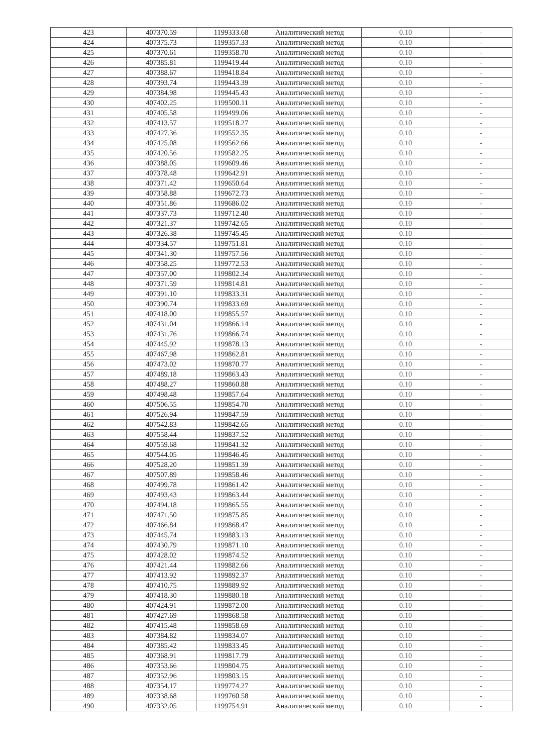| 423 | 407370.59 | 1199333.68 | Аналитический метод | 0.10 | - |
| 424 | 407375.73 | 1199357.33 | Аналитический метод | 0.10 | - |
| 425 | 407370.61 | 1199358.70 | Аналитический метод | 0.10 | - |
| 426 | 407385.81 | 1199419.44 | Аналитический метод | 0.10 | - |
| 427 | 407388.67 | 1199418.84 | Аналитический метод | 0.10 | - |
| 428 | 407393.74 | 1199443.39 | Аналитический метод | 0.10 | - |
| 429 | 407384.98 | 1199445.43 | Аналитический метод | 0.10 | - |
| 430 | 407402.25 | 1199500.11 | Аналитический метод | 0.10 | - |
| 431 | 407405.58 | 1199499.06 | Аналитический метод | 0.10 | - |
| 432 | 407413.57 | 1199518.27 | Аналитический метод | 0.10 | - |
| 433 | 407427.36 | 1199552.35 | Аналитический метод | 0.10 | - |
| 434 | 407425.08 | 1199562.66 | Аналитический метод | 0.10 | - |
| 435 | 407420.56 | 1199582.25 | Аналитический метод | 0.10 | - |
| 436 | 407388.05 | 1199609.46 | Аналитический метод | 0.10 | - |
| 437 | 407378.48 | 1199642.91 | Аналитический метод | 0.10 | - |
| 438 | 407371.42 | 1199650.64 | Аналитический метод | 0.10 | - |
| 439 | 407358.88 | 1199672.73 | Аналитический метод | 0.10 | - |
| 440 | 407351.86 | 1199686.02 | Аналитический метод | 0.10 | - |
| 441 | 407337.73 | 1199712.40 | Аналитический метод | 0.10 | - |
| 442 | 407321.37 | 1199742.65 | Аналитический метод | 0.10 | - |
| 443 | 407326.38 | 1199745.45 | Аналитический метод | 0.10 | - |
| 444 | 407334.57 | 1199751.81 | Аналитический метод | 0.10 | - |
| 445 | 407341.30 | 1199757.56 | Аналитический метод | 0.10 | - |
| 446 | 407358.25 | 1199772.53 | Аналитический метод | 0.10 | - |
| 447 | 407357.00 | 1199802.34 | Аналитический метод | 0.10 | - |
| 448 | 407371.59 | 1199814.81 | Аналитический метод | 0.10 | - |
| 449 | 407391.10 | 1199833.31 | Аналитический метод | 0.10 | - |
| 450 | 407390.74 | 1199833.69 | Аналитический метод | 0.10 | - |
| 451 | 407418.00 | 1199855.57 | Аналитический метод | 0.10 | - |
| 452 | 407431.04 | 1199866.14 | Аналитический метод | 0.10 | - |
| 453 | 407431.76 | 1199866.74 | Аналитический метод | 0.10 | - |
| 454 | 407445.92 | 1199878.13 | Аналитический метод | 0.10 | - |
| 455 | 407467.98 | 1199862.81 | Аналитический метод | 0.10 | - |
| 456 | 407473.02 | 1199870.77 | Аналитический метод | 0.10 | - |
| 457 | 407489.18 | 1199863.43 | Аналитический метод | 0.10 | - |
| 458 | 407488.27 | 1199860.88 | Аналитический метод | 0.10 | - |
| 459 | 407498.48 | 1199857.64 | Аналитический метод | 0.10 | - |
| 460 | 407506.55 | 1199854.70 | Аналитический метод | 0.10 | - |
| 461 | 407526.94 | 1199847.59 | Аналитический метод | 0.10 | - |
| 462 | 407542.83 | 1199842.65 | Аналитический метод | 0.10 | - |
| 463 | 407558.44 | 1199837.52 | Аналитический метод | 0.10 | - |
| 464 | 407559.68 | 1199841.32 | Аналитический метод | 0.10 | - |
| 465 | 407544.05 | 1199846.45 | Аналитический метод | 0.10 | - |
| 466 | 407528.20 | 1199851.39 | Аналитический метод | 0.10 | - |
| 467 | 407507.89 | 1199858.46 | Аналитический метод | 0.10 | - |
| 468 | 407499.78 | 1199861.42 | Аналитический метод | 0.10 | - |
| 469 | 407493.43 | 1199863.44 | Аналитический метод | 0.10 | - |
| 470 | 407494.18 | 1199865.55 | Аналитический метод | 0.10 | - |
| 471 | 407471.50 | 1199875.85 | Аналитический метод | 0.10 | - |
| 472 | 407466.84 | 1199868.47 | Аналитический метод | 0.10 | - |
| 473 | 407445.74 | 1199883.13 | Аналитический метод | 0.10 | - |
| 474 | 407430.79 | 1199871.10 | Аналитический метод | 0.10 | - |
| 475 | 407428.02 | 1199874.52 | Аналитический метод | 0.10 | - |
| 476 | 407421.44 | 1199882.66 | Аналитический метод | 0.10 | - |
| 477 | 407413.92 | 1199892.37 | Аналитический метод | 0.10 | - |
| 478 | 407410.75 | 1199889.92 | Аналитический метод | 0.10 | - |
| 479 | 407418.30 | 1199880.18 | Аналитический метод | 0.10 | - |
| 480 | 407424.91 | 1199872.00 | Аналитический метод | 0.10 | - |
| 481 | 407427.69 | 1199868.58 | Аналитический метод | 0.10 | - |
| 482 | 407415.48 | 1199858.69 | Аналитический метод | 0.10 | - |
| 483 | 407384.82 | 1199834.07 | Аналитический метод | 0.10 | - |
| 484 | 407385.42 | 1199833.45 | Аналитический метод | 0.10 | - |
| 485 | 407368.91 | 1199817.79 | Аналитический метод | 0.10 | - |
| 486 | 407353.66 | 1199804.75 | Аналитический метод | 0.10 | - |
| 487 | 407352.96 | 1199803.15 | Аналитический метод | 0.10 | - |
| 488 | 407354.17 | 1199774.27 | Аналитический метод | 0.10 | - |
| 489 | 407338.68 | 1199760.58 | Аналитический метод | 0.10 | - |
| 490 | 407332.05 | 1199754.91 | Аналитический метод | 0.10 | - |